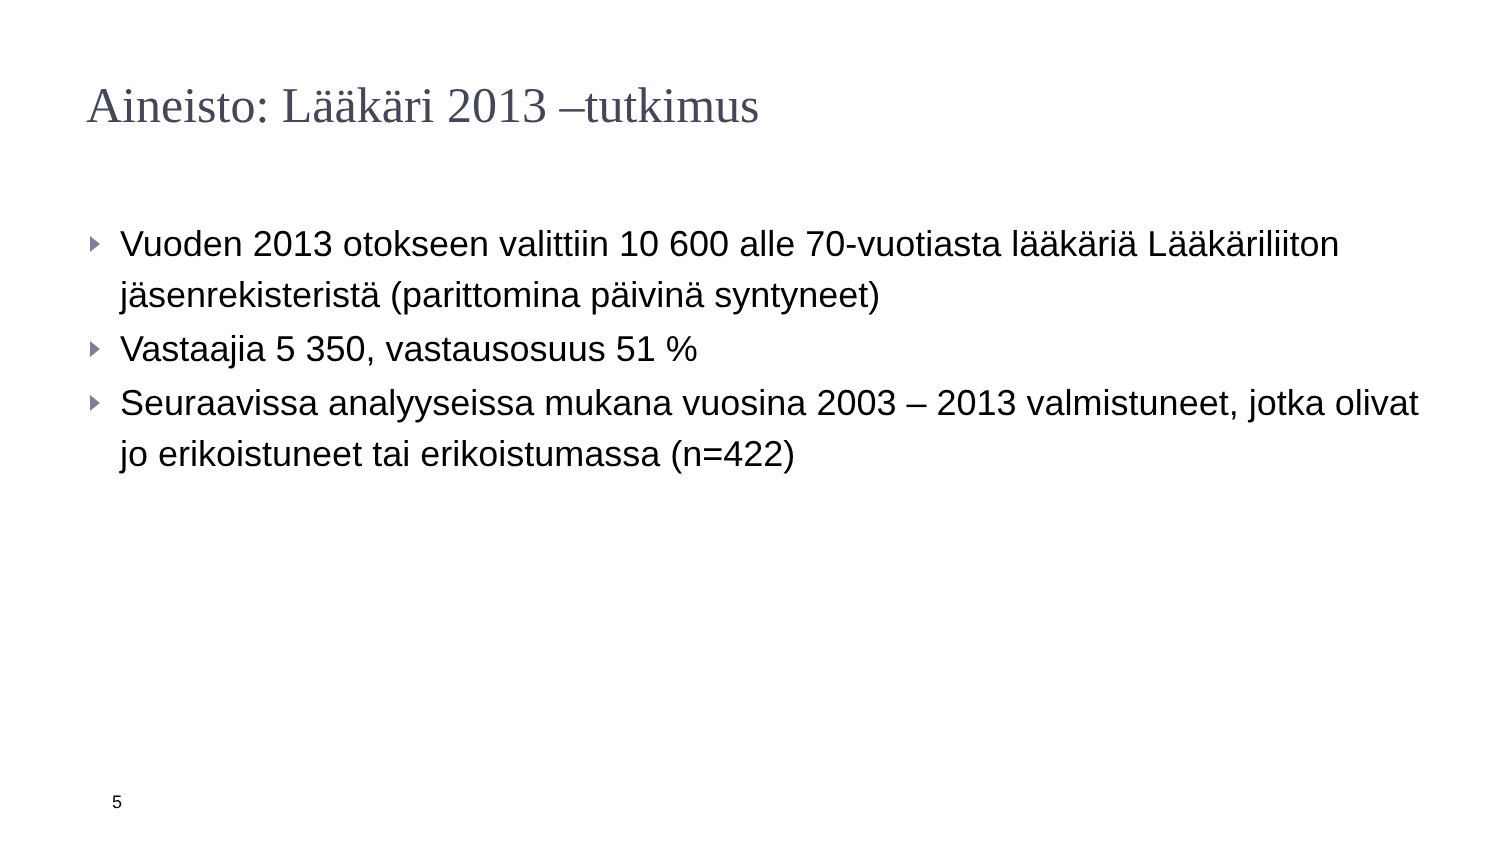Aineisto: Lääkäri 2013 –tutkimus
Vuoden 2013 otokseen valittiin 10 600 alle 70-vuotiasta lääkäriä Lääkäriliiton jäsenrekisteristä (parittomina päivinä syntyneet)
Vastaajia 5 350, vastausosuus 51 %
Seuraavissa analyyseissa mukana vuosina 2003 – 2013 valmistuneet, jotka olivat jo erikoistuneet tai erikoistumassa (n=422)
5